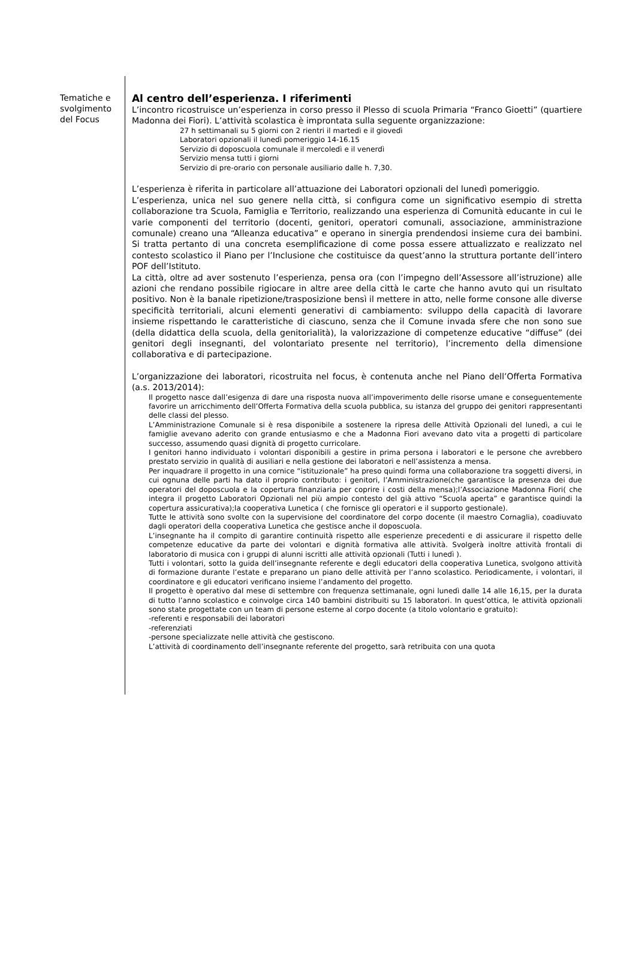Tematiche e svolgimento del Focus
Al centro dell’esperienza. I riferimenti
L’incontro ricostruisce un’esperienza in corso presso il Plesso di scuola Primaria “Franco Gioetti” (quartiere Madonna dei Fiori). L’attività scolastica è improntata sulla seguente organizzazione:
27 h settimanali su 5 giorni con 2 rientri il martedì e il giovedì
Laboratori opzionali il lunedì pomeriggio 14-16.15
Servizio di doposcuola comunale il mercoledì e il venerdì
Servizio mensa tutti i giorni
Servizio di pre-orario con personale ausiliario dalle h. 7,30.
L’esperienza è riferita in particolare all’attuazione dei Laboratori opzionali del lunedì pomeriggio.
L’esperienza, unica nel suo genere nella città, si configura come un significativo esempio di stretta collaborazione tra Scuola, Famiglia e Territorio, realizzando una esperienza di Comunità educante in cui le varie componenti del territorio (docenti, genitori, operatori comunali, associazione, amministrazione comunale) creano una “Alleanza educativa” e operano in sinergia prendendosi insieme cura dei bambini. Si tratta pertanto di una concreta esemplificazione di come possa essere attualizzato e realizzato nel contesto scolastico il Piano per l’Inclusione che costituisce da quest’anno la struttura portante dell’intero POF dell’Istituto.
La città, oltre ad aver sostenuto l’esperienza, pensa ora (con l’impegno dell’Assessore all’istruzione) alle azioni che rendano possibile rigiocare in altre aree della città le carte che hanno avuto qui un risultato positivo. Non è la banale ripetizione/trasposizione bensì il mettere in atto, nelle forme consone alle diverse specificità territoriali, alcuni elementi generativi di cambiamento: sviluppo della capacità di lavorare insieme rispettando le caratteristiche di ciascuno, senza che il Comune invada sfere che non sono sue (della didattica della scuola, della genitorialità), la valorizzazione di competenze educative “diffuse” (dei genitori degli insegnanti, del volontariato presente nel territorio), l’incremento della dimensione collaborativa e di partecipazione.
L’organizzazione dei laboratori, ricostruita nel focus, è contenuta anche nel Piano dell’Offerta Formativa (a.s. 2013/2014):
Il progetto nasce dall’esigenza di dare una risposta nuova all’impoverimento delle risorse umane e conseguentemente favorire un arricchimento dell’Offerta Formativa della scuola pubblica, su istanza del gruppo dei genitori rappresentanti delle classi del plesso.
L’Amministrazione Comunale si è resa disponibile a sostenere la ripresa delle Attività Opzionali del lunedì, a cui le famiglie avevano aderito con grande entusiasmo e che a Madonna Fiori avevano dato vita a progetti di particolare successo, assumendo quasi dignità di progetto curricolare.
I genitori hanno individuato i volontari disponibili a gestire in prima persona i laboratori e le persone che avrebbero prestato servizio in qualità di ausiliari e nella gestione dei laboratori e nell’assistenza a mensa.
Per inquadrare il progetto in una cornice “istituzionale” ha preso quindi forma una collaborazione tra soggetti diversi, in cui ognuna delle parti ha dato il proprio contributo: i genitori, l’Amministrazione(che garantisce la presenza dei due operatori del doposcuola e la copertura finanziaria per coprire i costi della mensa);l’Associazione Madonna Fiori( che integra il progetto Laboratori Opzionali nel più ampio contesto del già attivo “Scuola aperta” e garantisce quindi la copertura assicurativa);la cooperativa Lunetica ( che fornisce gli operatori e il supporto gestionale).
Tutte le attività sono svolte con la supervisione del coordinatore del corpo docente (il maestro Cornaglia), coadiuvato dagli operatori della cooperativa Lunetica che gestisce anche il doposcuola.
L’insegnante ha il compito di garantire continuità rispetto alle esperienze precedenti e di assicurare il rispetto delle competenze educative da parte dei volontari e dignità formativa alle attività. Svolgerà inoltre attività frontali di laboratorio di musica con i gruppi di alunni iscritti alle attività opzionali (Tutti i lunedì ).
Tutti i volontari, sotto la guida dell’insegnante referente e degli educatori della cooperativa Lunetica, svolgono attività di formazione durante l’estate e preparano un piano delle attività per l’anno scolastico. Periodicamente, i volontari, il coordinatore e gli educatori verificano insieme l’andamento del progetto.
Il progetto è operativo dal mese di settembre con frequenza settimanale, ogni lunedì dalle 14 alle 16,15, per la durata di tutto l’anno scolastico e coinvolge circa 140 bambini distribuiti su 15 laboratori. In quest’ottica, le attività opzionali sono state progettate con un team di persone esterne al corpo docente (a titolo volontario e gratuito):
-referenti e responsabili dei laboratori
-referenziati
-persone specializzate nelle attività che gestiscono.
L’attività di coordinamento dell’insegnante referente del progetto, sarà retribuita con una quota